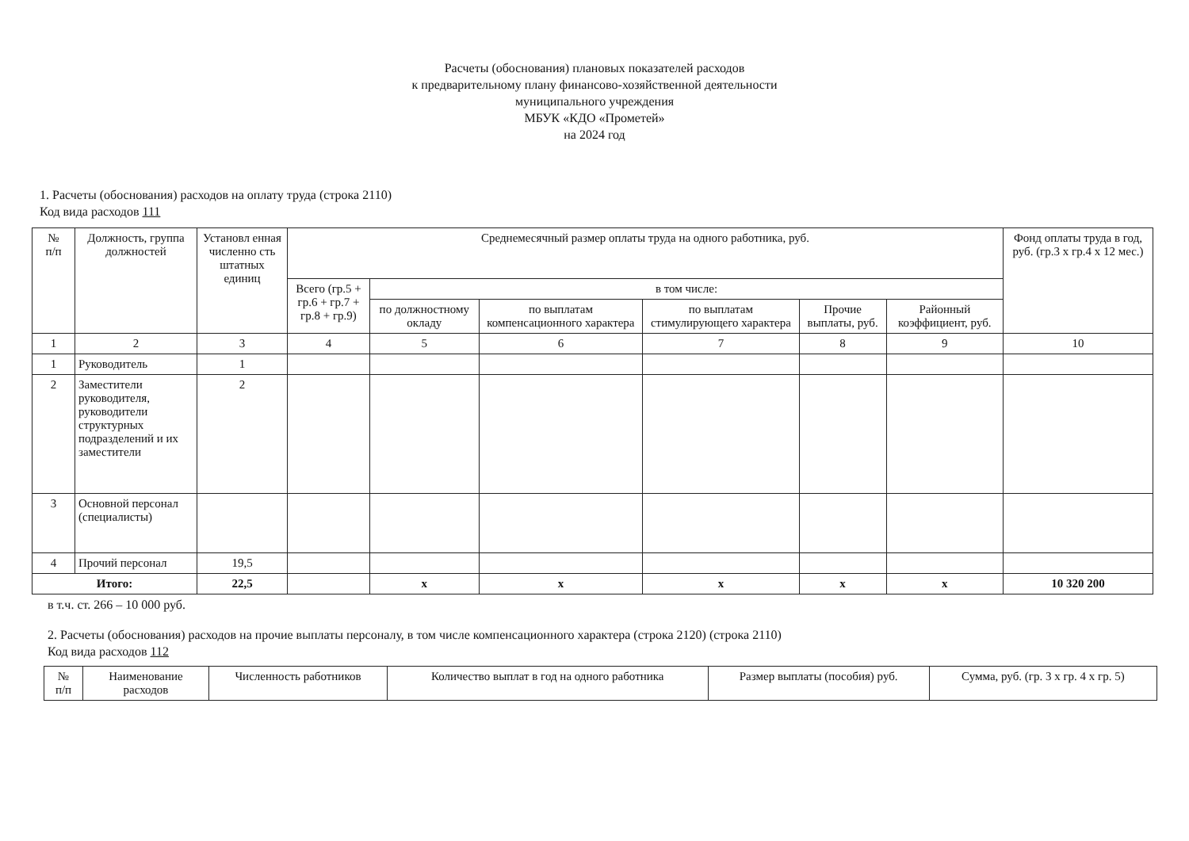Расчеты (обоснования) плановых показателей расходов
к предварительному плану финансово-хозяйственной деятельности
муниципального учреждения
МБУК «КДО «Прометей»
на 2024 год
1. Расчеты (обоснования) расходов на оплату труда (строка 2110)
Код вида расходов 111
| № п/п | Должность, группа должностей | Установл енная численно сть штатных единиц | Среднемесячный размер оплаты труда на одного работника, руб. | | | | | | Фонд оплаты труда в год, руб. (гр.3 х гр.4 х 12 мес.) |
| --- | --- | --- | --- | --- | --- | --- | --- | --- | --- |
| | | | Всего (гр.5 + гр.6 + гр.7 + гр.8 + гр.9) | в том числе: | | | | | |
| | | | | по должностному окладу | по выплатам компенсационного характера | по выплатам стимулирующего характера | Прочие выплаты, руб. | Районный коэффициент, руб. | |
| 1 | 2 | 3 | 4 | 5 | 6 | 7 | 8 | 9 | 10 |
| 1 | Руководитель | 1 | | | | | | | |
| 2 | Заместители руководителя, руководители структурных подразделений и их заместители | 2 | | | | | | | |
| 3 | Основной персонал (специалисты) | | | | | | | | |
| 4 | Прочий персонал | 19,5 | | | | | | | |
| Итого: | | 22,5 | | х | х | х | х | х | 10 320 200 |
в т.ч. ст. 266 – 10 000 руб.
2. Расчеты (обоснования) расходов на прочие выплаты персоналу, в том числе компенсационного характера (строка 2120) (строка 2110)
Код вида расходов 112
| № п/п | Наименование расходов | Численность работников | Количество выплат в год на одного работника | Размер выплаты (пособия) руб. | Сумма, руб. (гр. 3 х гр. 4 х гр. 5) |
| --- | --- | --- | --- | --- | --- |